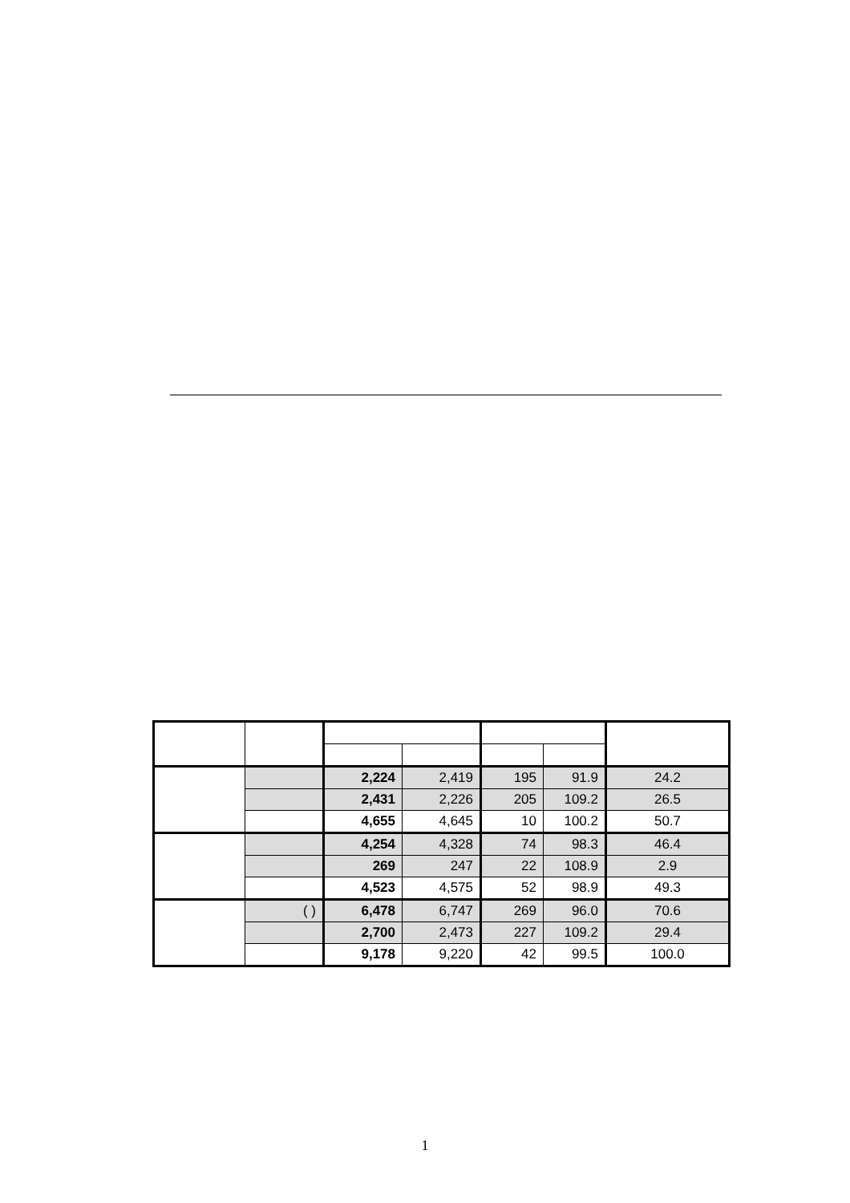| | | 2,224 | 2,419 | 195 | 91.9 | 24.2 |
| | | 2,431 | 2,226 | 205 | 109.2 | 26.5 |
| | | 4,655 | 4,645 | 10 | 100.2 | 50.7 |
| | | 4,254 | 4,328 | 74 | 98.3 | 46.4 |
| | | 269 | 247 | 22 | 108.9 | 2.9 |
| | | 4,523 | 4,575 | 52 | 98.9 | 49.3 |
| | ( ) | 6,478 | 6,747 | 269 | 96.0 | 70.6 |
| | | 2,700 | 2,473 | 227 | 109.2 | 29.4 |
| | | 9,178 | 9,220 | 42 | 99.5 | 100.0 |
1